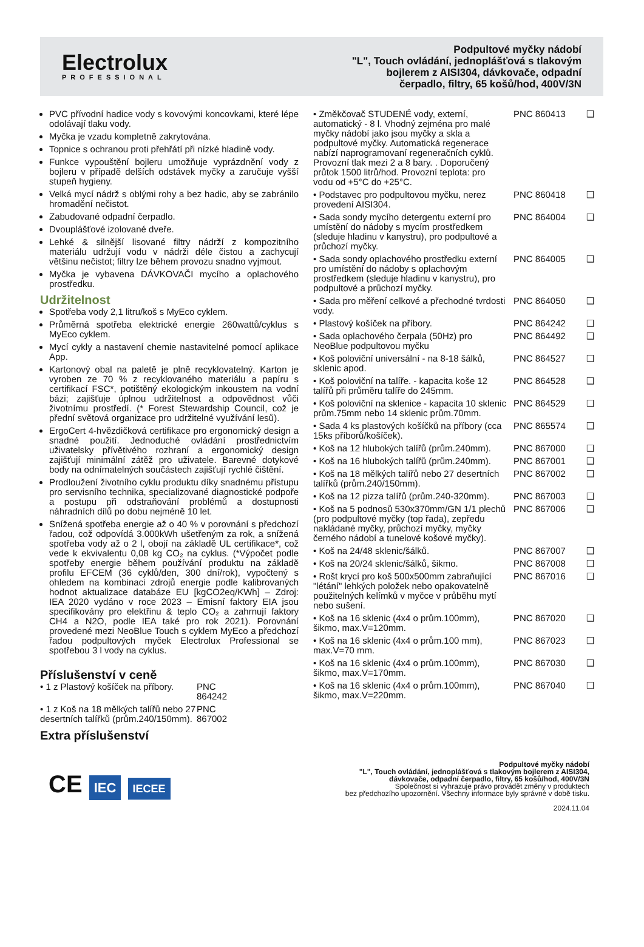Electrolux
PROFESSIONAL
Podpultové myčky nádobí
"L", Touch ovládání, jednoplášťová s tlakovým
bojlerem z AISI304, dávkovače, odpadní
čerpadlo, filtry, 65 košů/hod, 400V/3N
PVC přívodní hadice vody s kovovými koncovkami, které lépe odolávají tlaku vody.
Myčka je vzadu kompletně zakrytována.
Topnice s ochranou proti přehřátí při nízké hladině vody.
Funkce vypouštění bojleru umožňuje vyprázdnění vody z bojleru v případě delších odstávek myčky a zaručuje vyšší stupeň hygieny.
Velká mycí nádrž s oblými rohy a bez hadic, aby se zabránilo hromadění nečistot.
Zabudované odpadní čerpadlo.
Dvouplášťové izolované dveře.
Lehké & silnější lisované filtry nádrží z kompozitního materiálu udržují vodu v nádrži déle čistou a zachycují většinu nečistot; filtry lze během provozu snadno vyjmout.
Myčka je vybavena DÁVKOVAČI mycího a oplachového prostředku.
Udržitelnost
Spotřeba vody 2,1 litru/koš s MyEco cyklem.
Průměrná spotřeba elektrické energie 260wattů/cyklus s MyEco cyklem.
Mycí cykly a nastavení chemie nastavitelné pomocí aplikace App.
Kartonový obal na paletě je plně recyklovatelný. Karton je vyroben ze 70 % z recyklovaného materiálu a papíru s certifikací FSC*, potištěný ekologickým inkoustem na vodní bázi; zajišťuje úplnou udržitelnost a odpovědnost vůči životnímu prostředí. (* Forest Stewardship Council, což je přední světová organizace pro udržitelné využívání lesů).
ErgoCert 4-hvězdičková certifikace pro ergonomický design a snadné použití. Jednoduché ovládání prostřednictvím uživatelsky přívětivého rozhraní a ergonomický design zajišťují minimální zátěž pro uživatele. Barevné dotykové body na odnímatelných součástech zajišťují rychlé čištění.
Prodloužení životního cyklu produktu díky snadnému přístupu pro servisního technika, specializované diagnostické podpoře a postupu při odstraňování problémů a dostupnosti náhradních dílů po dobu nejméně 10 let.
Snížená spotřeba energie až o 40 % v porovnání s předchozí řadou, což odpovídá 3.000kWh ušetřeným za rok, a snížená spotřeba vody až o 2 l, obojí na základě UL certifikace*, což vede k ekvivalentu 0,08 kg CO₂ na cyklus. (*Výpočet podle spotřeby energie během používání produktu na základě profilu EFCEM (36 cyklů/den, 300 dní/rok), vypočtený s ohledem na kombinaci zdrojů energie podle kalibrovaných hodnot aktualizace databáze EU [kgCO2eq/KWh] – Zdroj: IEA 2020 vydáno v roce 2023 – Emisní faktory EIA jsou specifikovány pro elektřinu & teplo CO₂ a zahrnují faktory CH4 a N2O, podle IEA také pro rok 2021). Porovnání provedené mezi NeoBlue Touch s cyklem MyEco a předchozí řadou podpultových myček Electrolux Professional se spotřebou 3 l vody na cyklus.
Příslušenství v ceně
| • 1 z Plastový košíček na příbory. | PNC 864242 |
| • 1 z Koš na 18 mělkých talířů nebo 27 desertních talířků (prům.240/150mm). | PNC 867002 |
Extra příslušenství
| • Změkčovač STUDENÉ vody, externí, automatický - 8 l. Vhodný zejména pro malé myčky nádobí jako jsou myčky a skla a podpultové myčky. Automatická regenerace nabízí naprogramovaní regeneračních cyklů. Provozní tlak mezi 2 a 8 bary. . Doporučený průtok 1500 litrů/hod. Provozní teplota: pro vodu od +5°C do +25°C. | PNC 860413 | ❑ |
| • Podstavec pro podpultovou myčku, nerez provedení AISI304. | PNC 860418 | ❑ |
| • Sada sondy mycího detergentu externí pro umístění do nádoby s mycím prostředkem (sleduje hladinu v kanystru), pro podpultové a průchozí myčky. | PNC 864004 | ❑ |
| • Sada sondy oplachového prostředku externí pro umístění do nádoby s oplachovým prostředkem (sleduje hladinu v kanystru), pro podpultové a průchozí myčky. | PNC 864005 | ❑ |
| • Sada pro měření celkové a přechodné tvrdosti vody. | PNC 864050 | ❑ |
| • Plastový košíček na příbory. | PNC 864242 | ❑ |
| • Sada oplachového čerpala (50Hz) pro NeoBlue podpultovou myčku | PNC 864492 | ❑ |
| • Koš poloviční universální - na 8-18 šálků, sklenic apod. | PNC 864527 | ❑ |
| • Koš poloviční na talíře. - kapacita koše 12 talířů při průměru talíře do 245mm. | PNC 864528 | ❑ |
| • Koš poloviční na sklenice - kapacita 10 sklenic prům.75mm nebo 14 sklenic prům.70mm. | PNC 864529 | ❑ |
| • Sada 4 ks plastových košíčků na příbory (cca 15ks příborů/košíček). | PNC 865574 | ❑ |
| • Koš na 12 hlubokých talířů (prům.240mm). | PNC 867000 | ❑ |
| • Koš na 16 hlubokých talířů (prům.240mm). | PNC 867001 | ❑ |
| • Koš na 18 mělkých talířů nebo 27 desertních talířků (prům.240/150mm). | PNC 867002 | ❑ |
| • Koš na 12 pizza talířů (prům.240-320mm). | PNC 867003 | ❑ |
| • Koš na 5 podnosů 530x370mm/GN 1/1 plechů (pro podpultové myčky (top řada), zepředu nakládané myčky, průchozí myčky, myčky černého nádobí a tunelové košové myčky). | PNC 867006 | ❑ |
| • Koš na 24/48 sklenic/šálků. | PNC 867007 | ❑ |
| • Koš na 20/24 sklenic/šálků, šikmo. | PNC 867008 | ❑ |
| • Rošt krycí pro koš 500x500mm zabraňující "létání" lehkých položek nebo opakovatelně použitelných kelímků v myčce v průběhu mytí nebo sušení. | PNC 867016 | ❑ |
| • Koš na 16 sklenic (4x4 o prům.100mm), šikmo, max.V=120mm. | PNC 867020 | ❑ |
| • Koš na 16 sklenic (4x4 o prům.100 mm), max.V=70 mm. | PNC 867023 | ❑ |
| • Koš na 16 sklenic (4x4 o prům.100mm), šikmo, max.V=170mm. | PNC 867030 | ❑ |
| • Koš na 16 sklenic (4x4 o prům.100mm), šikmo, max.V=220mm. | PNC 867040 | ❑ |
CE IEC IECEE
Podpultové myčky nádobí
"L", Touch ovládání, jednoplášťová s tlakovým bojlerem z AISI304,
dávkovače, odpadní čerpadlo, filtry, 65 košů/hod, 400V/3N
Společnost si vyhrazuje právo provádět změny v produktech
bez předchozího upozornění. Všechny informace byly správné v době tisku.
2024.11.04